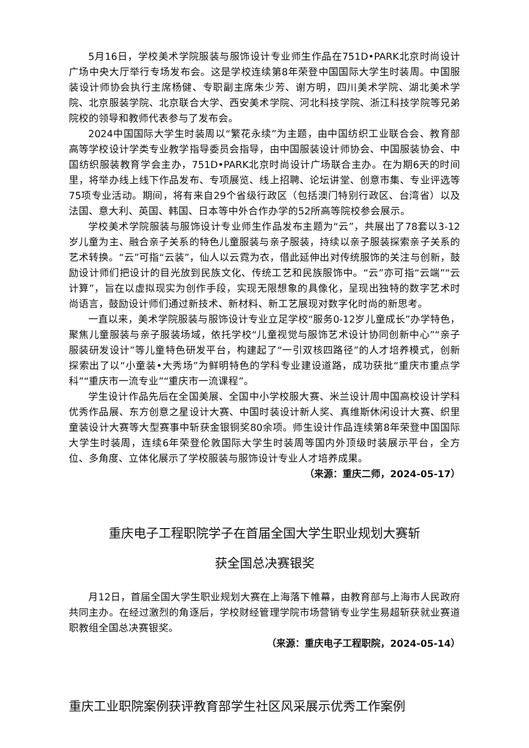5月16日，学校美术学院服装与服饰设计专业师生作品在751D•PARK北京时尚设计广场中央大厅举行专场发布会。这是学校连续第8年荣登中国国际大学生时装周。中国服装设计师协会执行主席杨健、专职副主席朱少芳、谢方明，四川美术学院、湖北美术学院、北京服装学院、北京联合大学、西安美术学院、河北科技学院、浙江科技学院等兄弟院校的领导和教师代表参与了发布会。
2024中国国际大学生时装周以“繁花永续”为主题，由中国纺织工业联合会、教育部高等学校设计学类专业教学指导委员会指导，由中国服装设计师协会、中国服装协会、中国纺织服装教育学会主办，751D•PARK北京时尚设计广场联合主办。在为期6天的时间里，将举办线上线下作品发布、专项展览、线上招聘、论坛讲堂、创意市集、专业评选等75项专业活动。期间，将有来自29个省级行政区（包括澳门特别行政区、台湾省）以及法国、意大利、英国、韩国、日本等中外合作办学的52所高等院校参会展示。
学校美术学院服装与服饰设计专业师生作品发布主题为“云”，共展出了78套以3-12岁儿童为主、融合亲子关系的特色儿童服装与亲子服装，持续以亲子服装探索亲子关系的艺术转换。“云”可指“云装”，仙人以云霓为衣，借此延伸出对传统服饰的关注与创新，鼓励设计师们把设计的目光放到民族文化、传统工艺和民族服饰中。“云”亦可指“云端”“云计算”，旨在以虚拟现实为创作手段，实现无限想象的具像化，呈现出独特的数字艺术时尚语言，鼓励设计师们通过新技术、新材料、新工艺展现对数字化时尚的新思考。
一直以来，美术学院服装与服饰设计专业立足学校“服务0-12岁儿童成长”办学特色，聚焦儿童服装与亲子服装场域，依托学校“儿童视觉与服饰艺术设计协同创新中心”“亲子服装研发设计”等儿童特色研发平台，构建起了“一引双核四路径”的人才培养模式，创新探索出了以“小童装•大秀场”为鲜明特色的学科专业建设道路，成功获批“重庆市重点学科”“重庆市一流专业”“重庆市一流课程”。
学生设计作品先后在全国美展、全国中小学校服大赛、米兰设计周中国高校设计学科优秀作品展、东方创意之星设计大赛、中国时装设计新人奖、真维斯休闲设计大赛、织里童装设计大赛等大型赛事中斩获金银铜奖80余项。师生设计作品连续第8年荣登中国国际大学生时装周，连续6年荣登伦敦国际大学生时装周等国内外顶级时装展示平台，全方位、多角度、立体化展示了学校服装与服饰设计专业人才培养成果。
（来源：重庆二师，2024-05-17）
重庆电子工程职院学子在首届全国大学生职业规划大赛斩
获全国总决赛银奖
月12日，首届全国大学生职业规划大赛在上海落下帷幕，由教育部与上海市人民政府共同主办。在经过激烈的角逐后，学校财经管理学院市场营销专业学生易超斩获就业赛道职教组全国总决赛银奖。
（来源：重庆电子工程职院，2024-05-14）
重庆工业职院案例获评教育部学生社区风采展示优秀工作案例